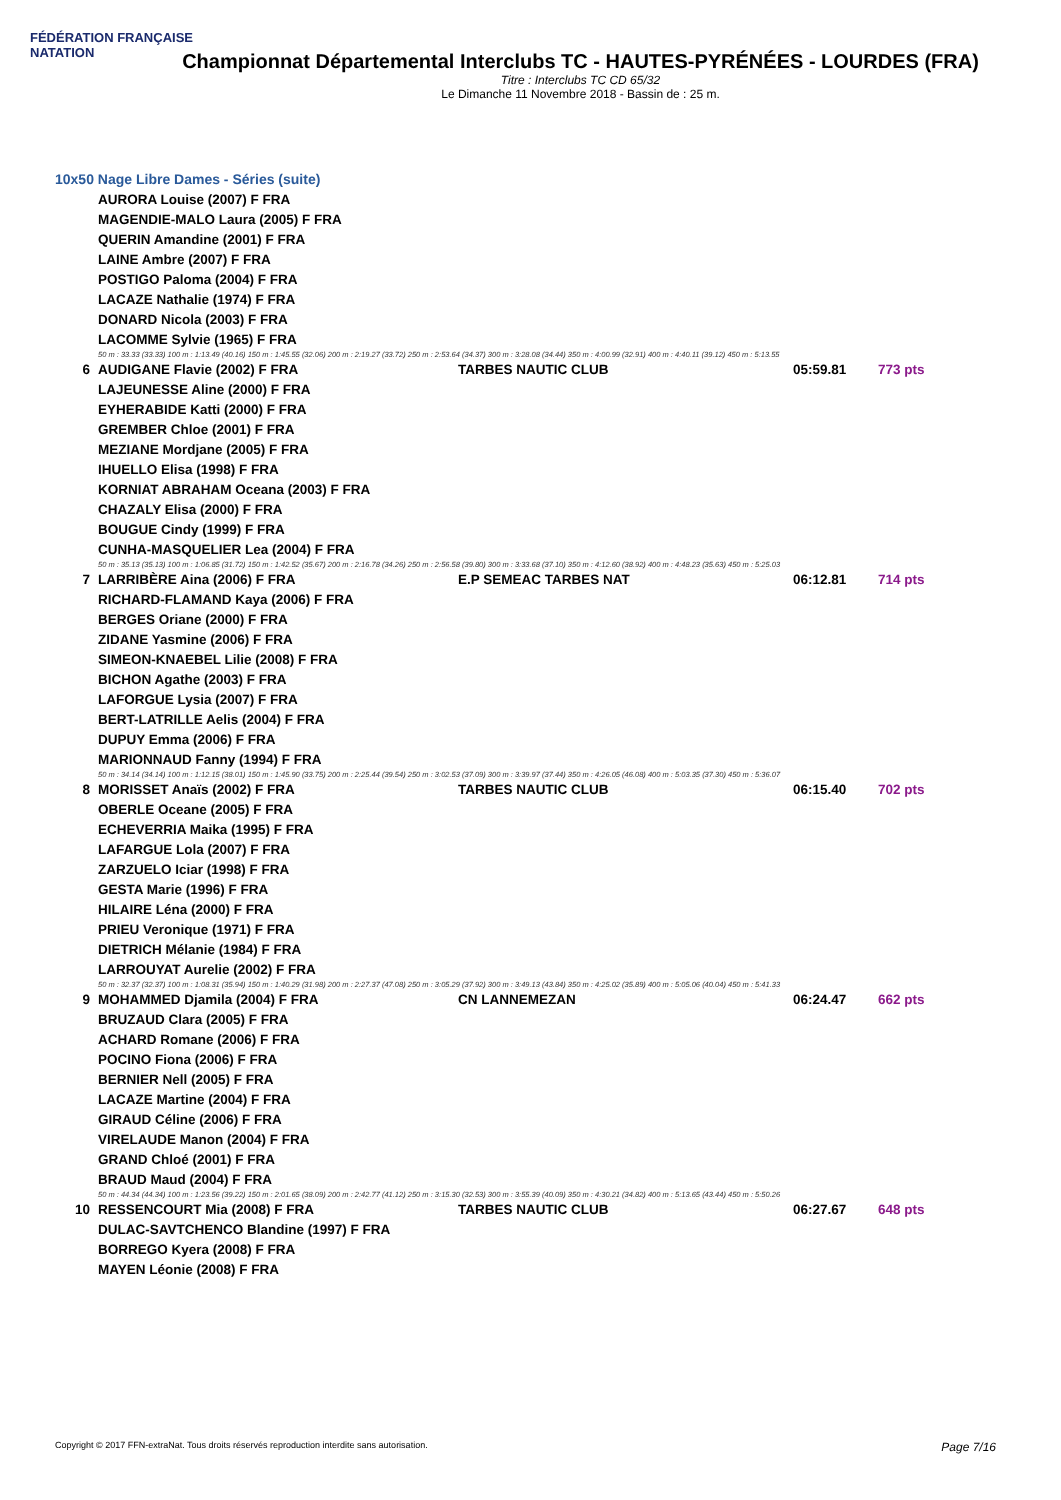FÉDÉRATION FRANÇAISE
NATATION
Championnat Départemental Interclubs TC - HAUTES-PYRÉNÉES - LOURDES (FRA)
Titre : Interclubs TC CD 65/32
Le Dimanche 11 Novembre 2018 - Bassin de : 25 m.
10x50 Nage Libre Dames - Séries (suite)
| | AURORA Louise (2007) F FRA | | | |
| | MAGENDIE-MALO Laura (2005) F FRA | | | |
| | QUERIN Amandine (2001) F FRA | | | |
| | LAINE Ambre (2007) F FRA | | | |
| | POSTIGO Paloma (2004) F FRA | | | |
| | LACAZE Nathalie (1974) F FRA | | | |
| | DONARD Nicola (2003) F FRA | | | |
| | LACOMME Sylvie (1965) F FRA | | | |
| | 50 m : 33.33 (33.33) 100 m : 1:13.49 (40.16) 150 m : 1:45.55 (32.06) 200 m : 2:19.27 (33.72) 250 m : 2:53.64 (34.37) 300 m : 3:28.08 (34.44) 350 m : 4:00.99 (32.91) 400 m : 4:40.11 (39.12) 450 m : 5:13.55 | | | |
| 6 | AUDIGANE Flavie (2002) F FRA | TARBES NAUTIC CLUB | 05:59.81 | 773 pts |
| | LAJEUNESSE Aline (2000) F FRA | | | |
| | EYHERABIDE Katti (2000) F FRA | | | |
| | GREMBER Chloe (2001) F FRA | | | |
| | MEZIANE Mordjane (2005) F FRA | | | |
| | IHUELLO Elisa (1998) F FRA | | | |
| | KORNIAT ABRAHAM Oceana (2003) F FRA | | | |
| | CHAZALY Elisa (2000) F FRA | | | |
| | BOUGUE Cindy (1999) F FRA | | | |
| | CUNHA-MASQUELIER Lea (2004) F FRA | | | |
| | 50 m : 35.13 (35.13) 100 m : 1:06.85 (31.72) 150 m : 1:42.52 (35.67) 200 m : 2:16.78 (34.26) 250 m : 2:56.58 (39.80) 300 m : 3:33.68 (37.10) 350 m : 4:12.60 (38.92) 400 m : 4:48.23 (35.63) 450 m : 5:25.03 | | | |
| 7 | LARRIBÈRE Aina (2006) F FRA | E.P SEMEAC TARBES NAT | 06:12.81 | 714 pts |
| | RICHARD-FLAMAND Kaya (2006) F FRA | | | |
| | BERGES Oriane (2000) F FRA | | | |
| | ZIDANE Yasmine (2006) F FRA | | | |
| | SIMEON-KNAEBEL Lilie (2008) F FRA | | | |
| | BICHON Agathe (2003) F FRA | | | |
| | LAFORGUE Lysia (2007) F FRA | | | |
| | BERT-LATRILLE Aelis (2004) F FRA | | | |
| | DUPUY Emma (2006) F FRA | | | |
| | MARIONNAUD Fanny (1994) F FRA | | | |
| | 50 m : 34.14 (34.14) 100 m : 1:12.15 (38.01) 150 m : 1:45.90 (33.75) 200 m : 2:25.44 (39.54) 250 m : 3:02.53 (37.09) 300 m : 3:39.97 (37.44) 350 m : 4:26.05 (46.08) 400 m : 5:03.35 (37.30) 450 m : 5:36.07 | | | |
| 8 | MORISSET Anaïs (2002) F FRA | TARBES NAUTIC CLUB | 06:15.40 | 702 pts |
| | OBERLE Oceane (2005) F FRA | | | |
| | ECHEVERRIA Maika (1995) F FRA | | | |
| | LAFARGUE Lola (2007) F FRA | | | |
| | ZARZUELO Iciar (1998) F FRA | | | |
| | GESTA Marie (1996) F FRA | | | |
| | HILAIRE Léna (2000) F FRA | | | |
| | PRIEU Veronique (1971) F FRA | | | |
| | DIETRICH Mélanie (1984) F FRA | | | |
| | LARROUYAT Aurelie (2002) F FRA | | | |
| | 50 m : 32.37 (32.37) 100 m : 1:08.31 (35.94) 150 m : 1:40.29 (31.98) 200 m : 2:27.37 (47.08) 250 m : 3:05.29 (37.92) 300 m : 3:49.13 (43.84) 350 m : 4:25.02 (35.89) 400 m : 5:05.06 (40.04) 450 m : 5:41.33 | | | |
| 9 | MOHAMMED Djamila (2004) F FRA | CN LANNEMEZAN | 06:24.47 | 662 pts |
| | BRUZAUD Clara (2005) F FRA | | | |
| | ACHARD Romane (2006) F FRA | | | |
| | POCINO Fiona (2006) F FRA | | | |
| | BERNIER Nell (2005) F FRA | | | |
| | LACAZE Martine (2004) F FRA | | | |
| | GIRAUD Céline (2006) F FRA | | | |
| | VIRELAUDE Manon (2004) F FRA | | | |
| | GRAND Chloé (2001) F FRA | | | |
| | BRAUD Maud (2004) F FRA | | | |
| | 50 m : 44.34 (44.34) 100 m : 1:23.56 (39.22) 150 m : 2:01.65 (38.09) 200 m : 2:42.77 (41.12) 250 m : 3:15.30 (32.53) 300 m : 3:55.39 (40.09) 350 m : 4:30.21 (34.82) 400 m : 5:13.65 (43.44) 450 m : 5:50.26 | | | |
| 10 | RESSENCOURT Mia (2008) F FRA | TARBES NAUTIC CLUB | 06:27.67 | 648 pts |
| | DULAC-SAVTCHENCO Blandine (1997) F FRA | | | |
| | BORREGO Kyera (2008) F FRA | | | |
| | MAYEN Léonie (2008) F FRA | | | |
Copyright © 2017 FFN-extraNat. Tous droits réservés reproduction interdite sans autorisation. Page 7/16